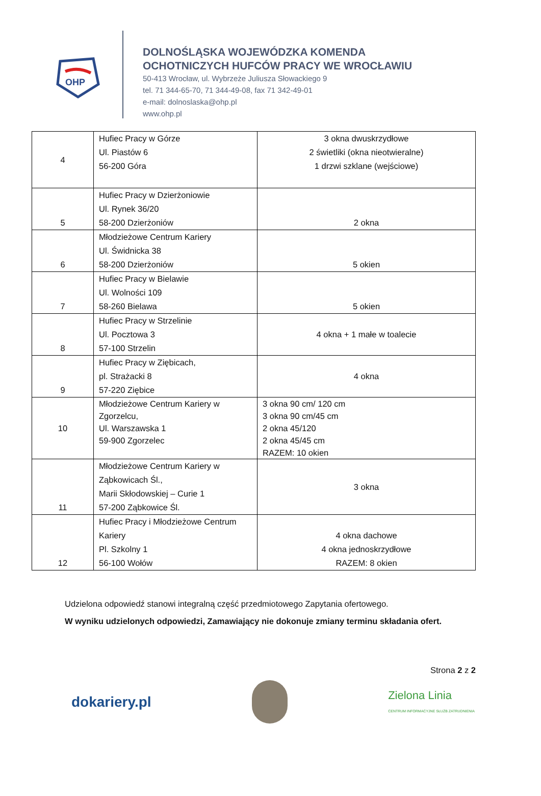OHP
DOLNOŚLĄSKA WOJEWÓDZKA KOMENDA
OCHOTNICZYCH HUFCÓW PRACY WE WROCŁAWIU
50-413 Wrocław, ul. Wybrzeże Juliusza Słowackiego 9
tel. 71 344-65-70, 71 344-49-08, fax 71 342-49-01
e-mail: dolnoslaska@ohp.pl
www.ohp.pl
| 4 | Hufiec Pracy w Górze Ul. Piastów 6 56-200 Góra | 3 okna dwuskrzydłowe 2 świetliki (okna nieotwieralne) 1 drzwi szklane (wejściowe) |
| 5 | Hufiec Pracy w Dzierżoniowie Ul. Rynek 36/20 58-200 Dzierżoniów | 2 okna |
| 6 | Młodzieżowe Centrum Kariery Ul. Świdnicka 38 58-200 Dzierżoniów | 5 okien |
| 7 | Hufiec Pracy w Bielawie Ul. Wolności 109 58-260 Bielawa | 5 okien |
| 8 | Hufiec Pracy w Strzelinie Ul. Pocztowa 3 57-100 Strzelin | 4 okna + 1 małe w toalecie |
| 9 | Hufiec Pracy w Ziębicach, pl. Strażacki 8 57-220 Ziębice | 4 okna |
| 10 | Młodzieżowe Centrum Kariery w Zgorzelcu, Ul. Warszawska 1 59-900 Zgorzelec | 3 okna 90 cm/ 120 cm 3 okna 90 cm/45 cm 2 okna 45/120 2 okna 45/45 cm RAZEM: 10 okien |
| 11 | Młodzieżowe Centrum Kariery w Ząbkowicach Śl., Marii Skłodowskiej – Curie 1 57-200 Ząbkowice Śl. | 3 okna |
| 12 | Hufiec Pracy i Młodzieżowe Centrum Kariery Pl. Szkolny 1 56-100 Wołów | 4 okna dachowe 4 okna jednoskrzydłowe RAZEM: 8 okien |
Udzielona odpowiedź stanowi integralną część przedmiotowego Zapytania ofertowego.
W wyniku udzielonych odpowiedzi, Zamawiający nie dokonuje zmiany terminu składania ofert.
Strona 2 z 2
dokariery.pl Zielona Linia
CENTRUM INFORMACYJNE SŁUŻB ZATRUDNIENIA